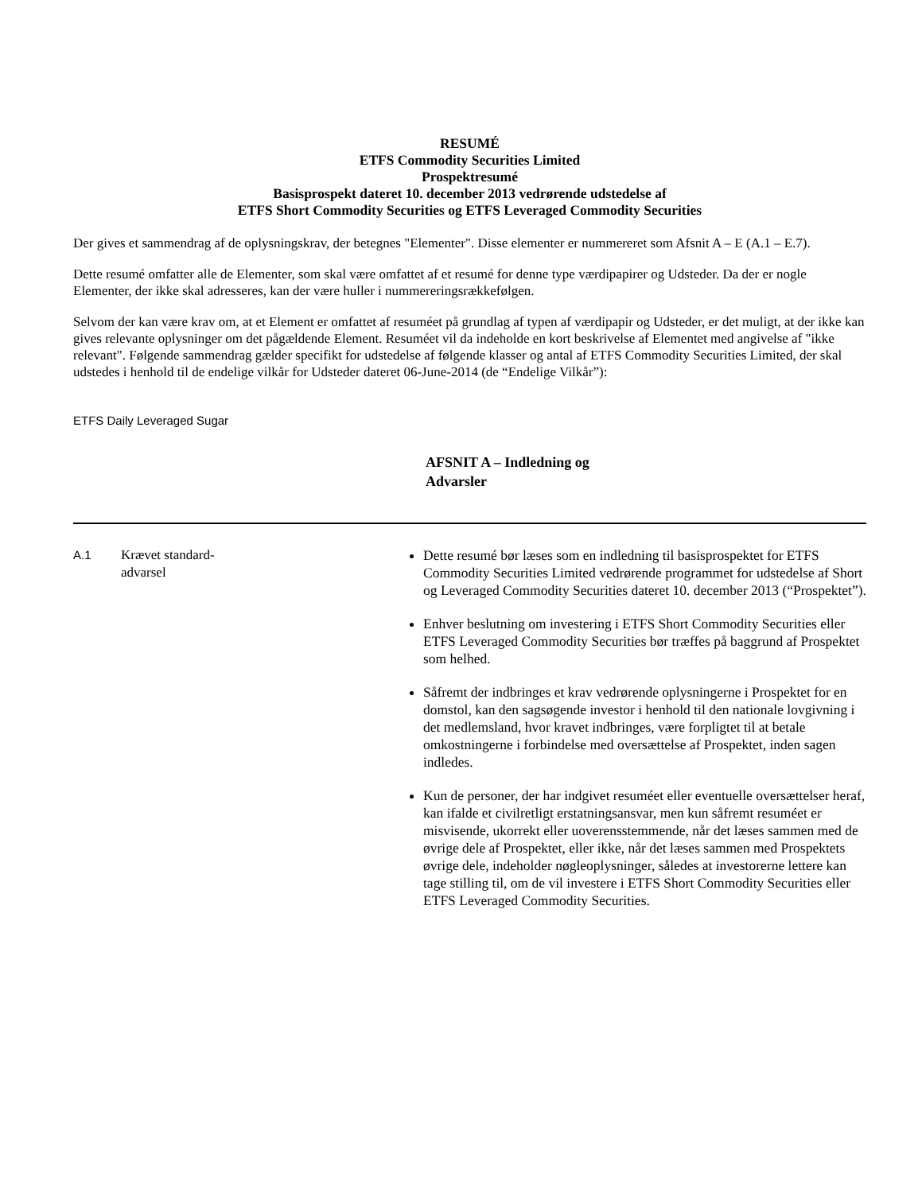RESUMÉ
ETFS Commodity Securities Limited
Prospektresumé
Basisprospekt dateret 10. december 2013 vedrørende udstedelse af
ETFS Short Commodity Securities og ETFS Leveraged Commodity Securities
Der gives et sammendrag af de oplysningskrav, der betegnes "Elementer". Disse elementer er nummereret som Afsnit A – E (A.1 – E.7).
Dette resumé omfatter alle de Elementer, som skal være omfattet af et resumé for denne type værdipapirer og Udsteder. Da der er nogle Elementer, der ikke skal adresseres, kan der være huller i nummereringsrækkefølgen.
Selvom der kan være krav om, at et Element er omfattet af resuméet på grundlag af typen af værdipapir og Udsteder, er det muligt, at der ikke kan gives relevante oplysninger om det pågældende Element. Resuméet vil da indeholde en kort beskrivelse af Elementet med angivelse af "ikke relevant". Følgende sammendrag gælder specifikt for udstedelse af følgende klasser og antal af ETFS Commodity Securities Limited, der skal udstedes i henhold til de endelige vilkår for Udsteder dateret 06-June-2014 (de “Endelige Vilkår”):
ETFS Daily Leveraged Sugar
AFSNIT A – Indledning og Advarsler
| A.1 | Krævet standard- advarsel | Dette resumé bør læses som en indledning til basisprospektet for ETFS Commodity Securities Limited vedrørende programmet for udstedelse af Short og Leveraged Commodity Securities dateret 10. december 2013 (“Prospektet”). Enhver beslutning om investering i ETFS Short Commodity Securities eller ETFS Leveraged Commodity Securities bør træffes på baggrund af Prospektet som helhed. Såfremt der indbringes et krav vedrørende oplysningerne i Prospektet for en domstol, kan den sagsøgende investor i henhold til den nationale lovgivning i det medlemsland, hvor kravet indbringes, være forpligtet til at betale omkostningerne i forbindelse med oversættelse af Prospektet, inden sagen indledes. Kun de personer, der har indgivet resuméet eller eventuelle oversættelser heraf, kan ifalde et civilretligt erstatningsansvar, men kun såfremt resuméet er misvisende, ukorrekt eller uoverensstemmende, når det læses sammen med de øvrige dele af Prospektet, eller ikke, når det læses sammen med Prospektets øvrige dele, indeholder nøgleoplysninger, således at investorerne lettere kan tage stilling til, om de vil investere i ETFS Short Commodity Securities eller ETFS Leveraged Commodity Securities. |